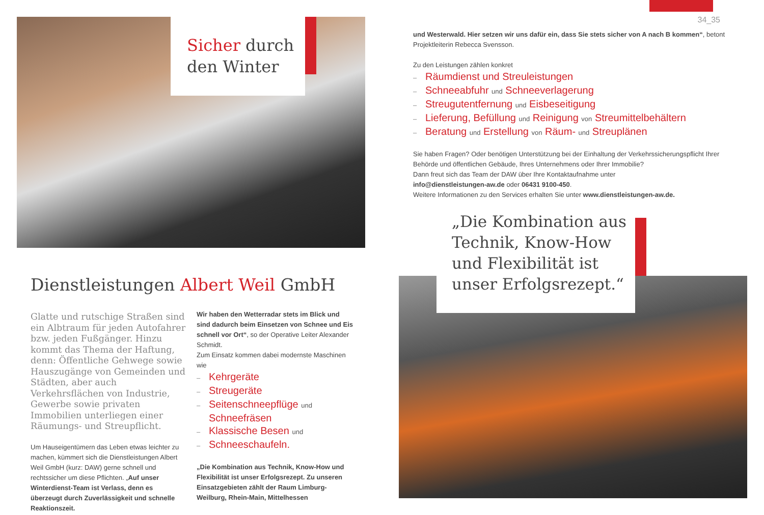Sicher durch den Winter
Dienstleistungen Albert Weil GmbH
Glatte und rutschige Straßen sind ein Albtraum für jeden Autofahrer bzw. jeden Fußgänger. Hinzu kommt das Thema der Haftung, denn: Öf­fentliche Gehwege sowie Hauszu­gänge von Gemeinden und Städten, aber auch Verkehrsflächen von Industrie, Gewerbe sowie privaten Immobilien unterliegen einer Räu­mungs- und Streupflicht.
Um Hauseigentümern das Leben etwas leichter zu machen, kümmert sich die Dienstleistungen Albert Weil GmbH (kurz: DAW) gerne schnell und rechtssicher um diese Pflichten. „Auf unser Winterdienst-Team ist Verlass, denn es überzeugt durch Zuverlässigkeit und schnelle Reaktionszeit.
Wir haben den Wetterradar stets im Blick und sind dadurch beim Einsetzen von Schnee und Eis schnell vor Ort“, so der Operative Leiter Alexander Schmidt.
Zum Einsatz kommen dabei modernste Maschinen wie
– Kehrgeräte
– Streugeräte
– Seitenschneepflüge und
Schneefräsen
– Klassische Besen und
– Schneeschaufeln.
„Die Kombination aus Technik, Know-How und Flexibilität ist unser Erfolgsrezept. Zu unseren Einsatzgebieten zählt der Raum Limburg-Weilburg, Rhein-Main, Mittelhessen
34_35
und Westerwald. Hier setzen wir uns dafür ein, dass Sie stets sicher von A nach B kommen“, betont Projektleiterin Rebecca Svensson.
Zu den Leistungen zählen konkret
– Räumdienst und Streuleistungen
– Schneeabfuhr und Schneeverlagerung
– Streugutentfernung und Eisbeseitigung
– Lieferung, Befüllung und Reinigung von Streumittelbehältern
– Beratung und Erstellung von Räum- und Streuplänen
Sie haben Fragen? Oder benötigen Unterstützung bei der Einhaltung der Verkehrssicherungspflicht Ihrer Behörde und öffentlichen Gebäude, Ihres Unternehmens oder Ihrer Immobilie?
Dann freut sich das Team der DAW über Ihre Kontaktaufnahme unter
info@dienstleistungen-aw.de oder 06431 9100-450.
Weitere Informationen zu den Services erhalten Sie unter www.dienstleistungen-aw.de.
„Die Kombination aus Technik, Know-How und Flexibilität ist unser Erfolgsrezept.“